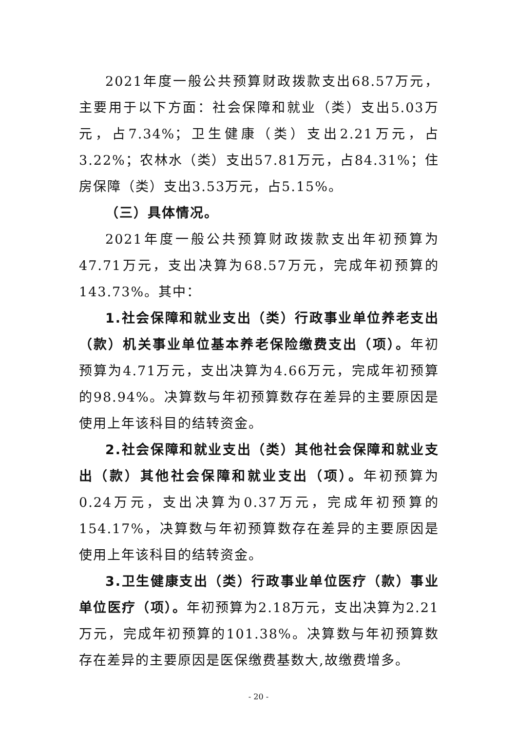2021年度一般公共预算财政拨款支出68.57万元，主要用于以下方面：社会保障和就业（类）支出5.03万元，占7.34%；卫生健康（类）支出2.21万元，占3.22%；农林水（类）支出57.81万元，占84.31%；住房保障（类）支出3.53万元，占5.15%。
（三）具体情况。
2021年度一般公共预算财政拨款支出年初预算为47.71万元，支出决算为68.57万元，完成年初预算的143.73%。其中：
1.社会保障和就业支出（类）行政事业单位养老支出（款）机关事业单位基本养老保险缴费支出（项）。年初预算为4.71万元，支出决算为4.66万元，完成年初预算的98.94%。决算数与年初预算数存在差异的主要原因是使用上年该科目的结转资金。
2.社会保障和就业支出（类）其他社会保障和就业支出（款）其他社会保障和就业支出（项）。年初预算为0.24万元，支出决算为0.37万元，完成年初预算的154.17%，决算数与年初预算数存在差异的主要原因是使用上年该科目的结转资金。
3.卫生健康支出（类）行政事业单位医疗（款）事业单位医疗（项）。年初预算为2.18万元，支出决算为2.21万元，完成年初预算的101.38%。决算数与年初预算数存在差异的主要原因是医保缴费基数大,故缴费增多。
- 20 -